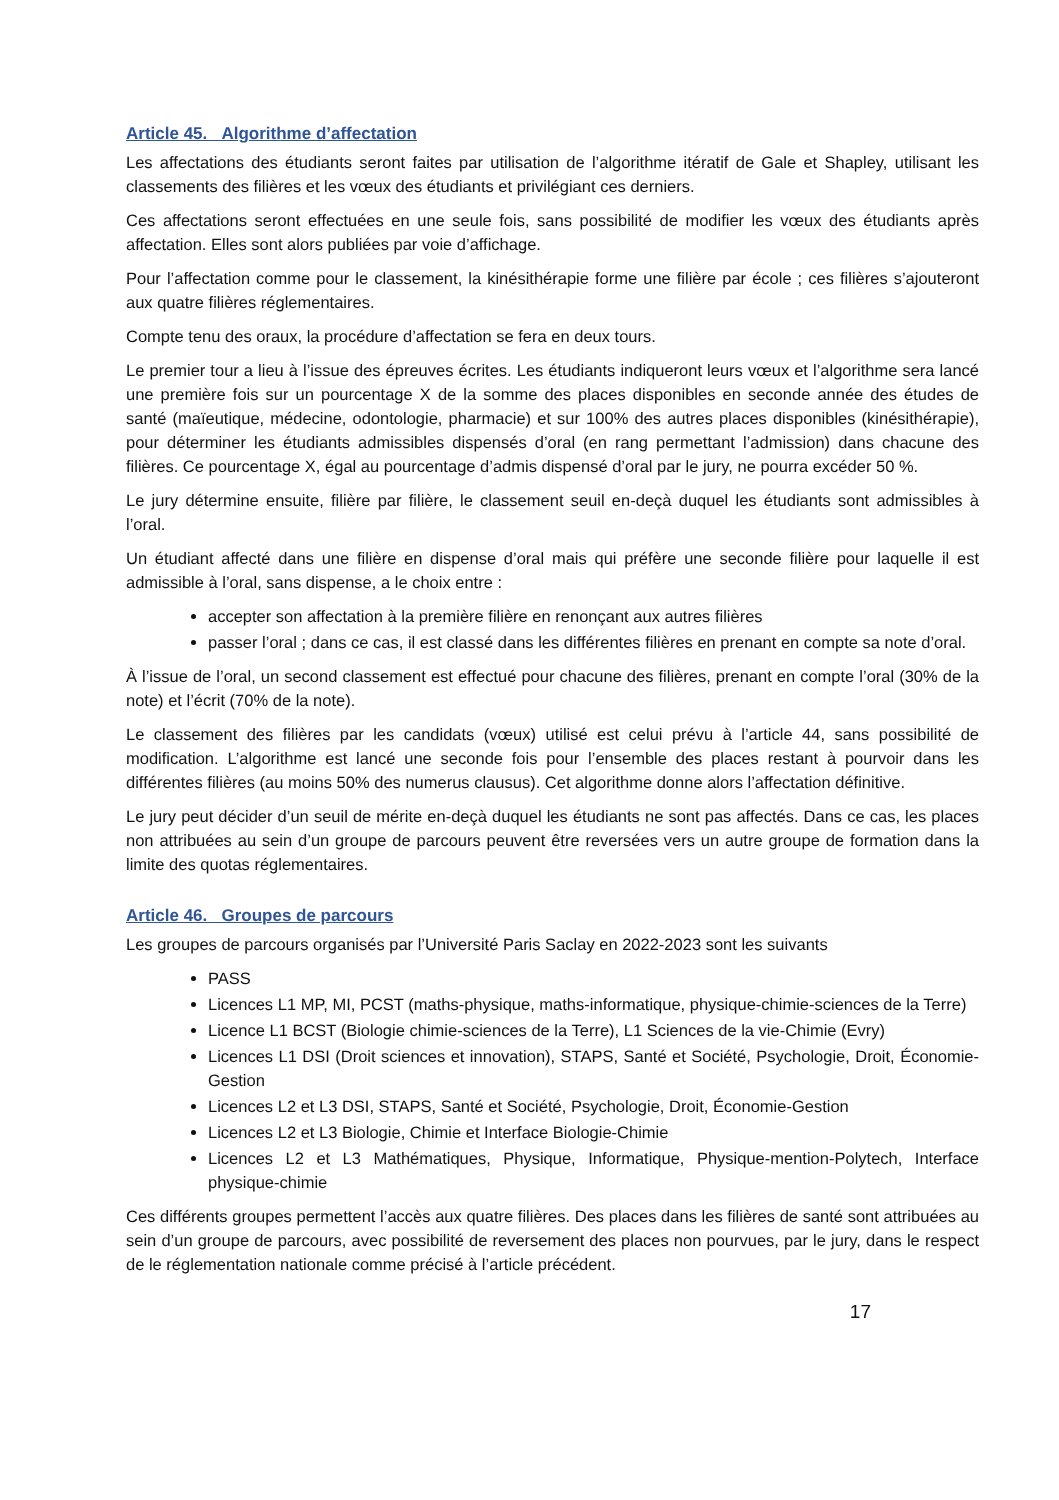Article 45. Algorithme d’affectation
Les affectations des étudiants seront faites par utilisation de l’algorithme itératif de Gale et Shapley, utilisant les classements des filières et les vœux des étudiants et privilégiant ces derniers.
Ces affectations seront effectuées en une seule fois, sans possibilité de modifier les vœux des étudiants après affectation. Elles sont alors publiées par voie d’affichage.
Pour l’affectation comme pour le classement, la kinésithérapie forme une filière par école ; ces filières s’ajouteront aux quatre filières réglementaires.
Compte tenu des oraux, la procédure d’affectation se fera en deux tours.
Le premier tour a lieu à l’issue des épreuves écrites. Les étudiants indiqueront leurs vœux et l’algorithme sera lancé une première fois sur un pourcentage X de la somme des places disponibles en seconde année des études de santé (maïeutique, médecine, odontologie, pharmacie) et sur 100% des autres places disponibles (kinésithérapie), pour déterminer les étudiants admissibles dispensés d’oral (en rang permettant l’admission) dans chacune des filières. Ce pourcentage X, égal au pourcentage d’admis dispensé d’oral par le jury, ne pourra excéder 50 %.
Le jury détermine ensuite, filière par filière, le classement seuil en-deçà duquel les étudiants sont admissibles à l’oral.
Un étudiant affecté dans une filière en dispense d’oral mais qui préfère une seconde filière pour laquelle il est admissible à l’oral, sans dispense, a le choix entre :
accepter son affectation à la première filière en renonçant aux autres filières
passer l’oral ; dans ce cas, il est classé dans les différentes filières en prenant en compte sa note d’oral.
À l’issue de l’oral, un second classement est effectué pour chacune des filières, prenant en compte l’oral (30% de la note) et l’écrit (70% de la note).
Le classement des filières par les candidats (vœux) utilisé est celui prévu à l’article 44, sans possibilité de modification. L’algorithme est lancé une seconde fois pour l’ensemble des places restant à pourvoir dans les différentes filières (au moins 50% des numerus clausus). Cet algorithme donne alors l’affectation définitive.
Le jury peut décider d’un seuil de mérite en-deçà duquel les étudiants ne sont pas affectés. Dans ce cas, les places non attribuées au sein d’un groupe de parcours peuvent être reversées vers un autre groupe de formation dans la limite des quotas réglementaires.
Article 46. Groupes de parcours
Les groupes de parcours organisés par l’Université Paris Saclay en 2022-2023 sont les suivants
PASS
Licences L1 MP, MI, PCST (maths-physique, maths-informatique, physique-chimie-sciences de la Terre)
Licence L1 BCST (Biologie chimie-sciences de la Terre), L1 Sciences de la vie-Chimie (Evry)
Licences L1 DSI (Droit sciences et innovation), STAPS, Santé et Société, Psychologie, Droit, Économie-Gestion
Licences L2 et L3 DSI, STAPS, Santé et Société, Psychologie, Droit, Économie-Gestion
Licences L2 et L3 Biologie, Chimie et Interface Biologie-Chimie
Licences L2 et L3 Mathématiques, Physique, Informatique, Physique-mention-Polytech, Interface physique-chimie
Ces différents groupes permettent l’accès aux quatre filières. Des places dans les filières de santé sont attribuées au sein d’un groupe de parcours, avec possibilité de reversement des places non pourvues, par le jury, dans le respect de le réglementation nationale comme précisé à l’article précédent.
17